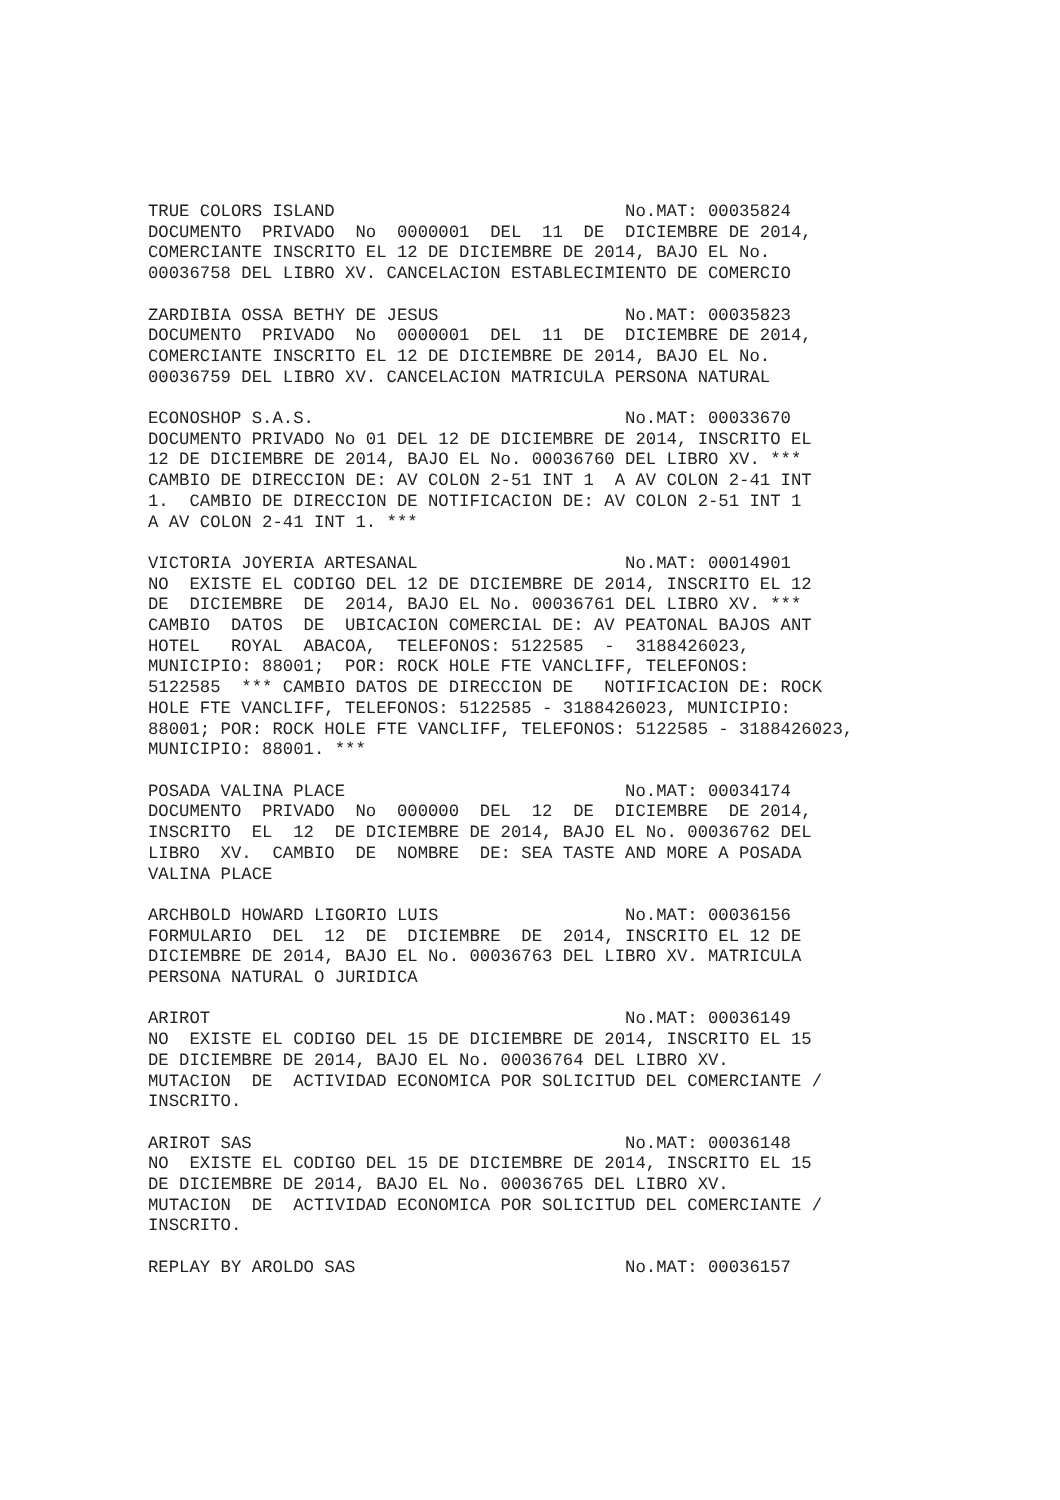TRUE COLORS ISLAND                            No.MAT: 00035824
DOCUMENTO  PRIVADO  No  0000001  DEL  11  DE  DICIEMBRE DE 2014,
COMERCIANTE INSCRITO EL 12 DE DICIEMBRE DE 2014, BAJO EL No.
00036758 DEL LIBRO XV. CANCELACION ESTABLECIMIENTO DE COMERCIO

ZARDIBIA OSSA BETHY DE JESUS                  No.MAT: 00035823
DOCUMENTO  PRIVADO  No  0000001  DEL  11  DE  DICIEMBRE DE 2014,
COMERCIANTE INSCRITO EL 12 DE DICIEMBRE DE 2014, BAJO EL No.
00036759 DEL LIBRO XV. CANCELACION MATRICULA PERSONA NATURAL

ECONOSHOP S.A.S.                              No.MAT: 00033670
DOCUMENTO PRIVADO No 01 DEL 12 DE DICIEMBRE DE 2014, INSCRITO EL
12 DE DICIEMBRE DE 2014, BAJO EL No. 00036760 DEL LIBRO XV. ***
CAMBIO DE DIRECCION DE: AV COLON 2-51 INT 1  A AV COLON 2-41 INT
1.  CAMBIO DE DIRECCION DE NOTIFICACION DE: AV COLON 2-51 INT 1
A AV COLON 2-41 INT 1. ***

VICTORIA JOYERIA ARTESANAL                    No.MAT: 00014901
NO  EXISTE EL CODIGO DEL 12 DE DICIEMBRE DE 2014, INSCRITO EL 12
DE  DICIEMBRE  DE  2014, BAJO EL No. 00036761 DEL LIBRO XV. ***
CAMBIO  DATOS  DE  UBICACION COMERCIAL DE: AV PEATONAL BAJOS ANT
HOTEL   ROYAL  ABACOA,  TELEFONOS: 5122585  -  3188426023,
MUNICIPIO: 88001;  POR: ROCK HOLE FTE VANCLIFF, TELEFONOS:
5122585  *** CAMBIO DATOS DE DIRECCION DE   NOTIFICACION DE: ROCK
HOLE FTE VANCLIFF, TELEFONOS: 5122585 - 3188426023, MUNICIPIO:
88001; POR: ROCK HOLE FTE VANCLIFF, TELEFONOS: 5122585 - 3188426023,
MUNICIPIO: 88001. ***

POSADA VALINA PLACE                           No.MAT: 00034174
DOCUMENTO  PRIVADO  No  000000  DEL  12  DE  DICIEMBRE  DE 2014,
INSCRITO  EL  12  DE DICIEMBRE DE 2014, BAJO EL No. 00036762 DEL
LIBRO  XV.  CAMBIO  DE  NOMBRE  DE: SEA TASTE AND MORE A POSADA
VALINA PLACE

ARCHBOLD HOWARD LIGORIO LUIS                  No.MAT: 00036156
FORMULARIO  DEL  12  DE  DICIEMBRE  DE  2014, INSCRITO EL 12 DE
DICIEMBRE DE 2014, BAJO EL No. 00036763 DEL LIBRO XV. MATRICULA
PERSONA NATURAL O JURIDICA

ARIROT                                        No.MAT: 00036149
NO  EXISTE EL CODIGO DEL 15 DE DICIEMBRE DE 2014, INSCRITO EL 15
DE DICIEMBRE DE 2014, BAJO EL No. 00036764 DEL LIBRO XV.
MUTACION  DE  ACTIVIDAD ECONOMICA POR SOLICITUD DEL COMERCIANTE /
INSCRITO.

ARIROT SAS                                    No.MAT: 00036148
NO  EXISTE EL CODIGO DEL 15 DE DICIEMBRE DE 2014, INSCRITO EL 15
DE DICIEMBRE DE 2014, BAJO EL No. 00036765 DEL LIBRO XV.
MUTACION  DE  ACTIVIDAD ECONOMICA POR SOLICITUD DEL COMERCIANTE /
INSCRITO.

REPLAY BY AROLDO SAS                          No.MAT: 00036157